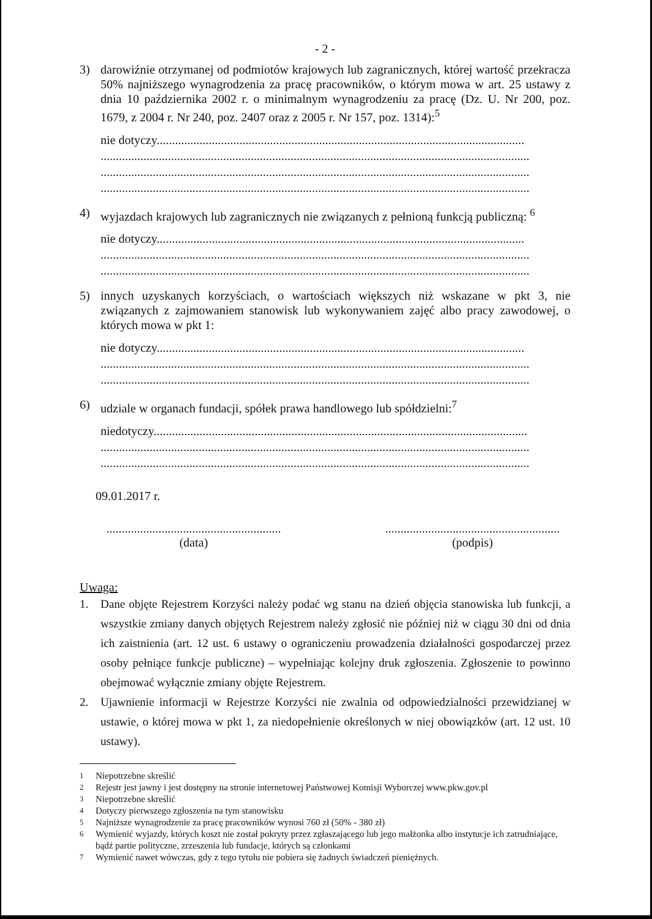- 2 -
3) darowiźnie otrzymanej od podmiotów krajowych lub zagranicznych, której wartość przekracza 50% najniższego wynagrodzenia za pracę pracowników, o którym mowa w art. 25 ustawy z dnia 10 października 2002 r. o minimalnym wynagrodzeniu za pracę (Dz. U. Nr 200, poz. 1679, z 2004 r. Nr 240, poz. 2407 oraz z 2005 r. Nr 157, poz. 1314):<sup>5</sup>
nie dotyczy........................................................................................................................
............................................................................................................................................
............................................................................................................................................
............................................................................................................................................
4) wyjazdach krajowych lub zagranicznych nie związanych z pełnioną funkcją publiczną: <sup>6</sup>
nie dotyczy........................................................................................................................
............................................................................................................................................
............................................................................................................................................
5) innych uzyskanych korzyściach, o wartościach większych niż wskazane w pkt 3, nie związanych z zajmowaniem stanowisk lub wykonywaniem zajęć albo pracy zawodowej, o których mowa w pkt 1:
nie dotyczy........................................................................................................................
............................................................................................................................................
............................................................................................................................................
6) udziale w organach fundacji, spółek prawa handlowego lub spółdzielni:<sup>7</sup>
niedotyczy..........................................................................................................................
............................................................................................................................................
............................................................................................................................................
09.01.2017 r.
.........................................................
(data)
.........................................................
(podpis)
Uwaga:
1. Dane objęte Rejestrem Korzyści należy podać wg stanu na dzień objęcia stanowiska lub funkcji, a wszystkie zmiany danych objętych Rejestrem należy zgłosić nie później niż w ciągu 30 dni od dnia ich zaistnienia (art. 12 ust. 6 ustawy o ograniczeniu prowadzenia działalności gospodarczej przez osoby pełniące funkcje publiczne) – wypełniając kolejny druk zgłoszenia. Zgłoszenie to powinno obejmować wyłącznie zmiany objęte Rejestrem.
2. Ujawnienie informacji w Rejestrze Korzyści nie zwalnia od odpowiedzialności przewidzianej w ustawie, o której mowa w pkt 1, za niedopełnienie określonych w niej obowiązków (art. 12 ust. 10 ustawy).
<sup>1</sup> Niepotrzebne skreślić
<sup>2</sup> Rejestr jest jawny i jest dostępny na stronie internetowej Państwowej Komisji Wyborczej www.pkw.gov.pl
<sup>3</sup> Niepotrzebne skreślić
<sup>4</sup> Dotyczy pierwszego zgłoszenia na tym stanowisku
<sup>5</sup> Najniższe wynagrodzenie za pracę pracowników wynosi 760 zł (50% - 380 zł)
<sup>6</sup> Wymienić wyjazdy, których koszt nie został pokryty przez zgłaszającego lub jego małżonka albo instytucje ich zatrudniające, bądź partie polityczne, zrzeszenia lub fundacje, których są członkami
<sup>7</sup> Wymienić nawet wówczas, gdy z tego tytułu nie pobiera się żadnych świadczeń pieniężnych.